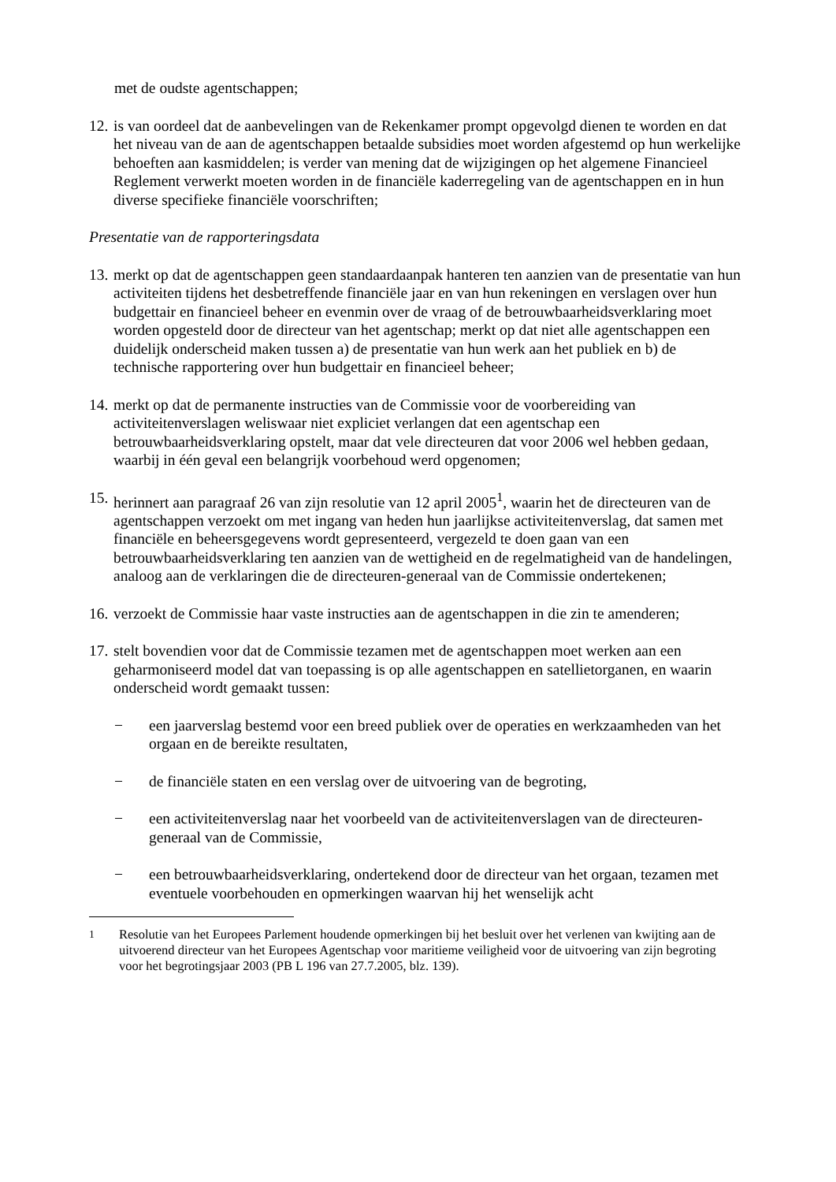met de oudste agentschappen;
12. is van oordeel dat de aanbevelingen van de Rekenkamer prompt opgevolgd dienen te worden en dat het niveau van de aan de agentschappen betaalde subsidies moet worden afgestemd op hun werkelijke behoeften aan kasmiddelen; is verder van mening dat de wijzigingen op het algemene Financieel Reglement verwerkt moeten worden in de financiële kaderregeling van de agentschappen en in hun diverse specifieke financiële voorschriften;
Presentatie van de rapporteringsdata
13. merkt op dat de agentschappen geen standaardaanpak hanteren ten aanzien van de presentatie van hun activiteiten tijdens het desbetreffende financiële jaar en van hun rekeningen en verslagen over hun budgettair en financieel beheer en evenmin over de vraag of de betrouwbaarheidsverklaring moet worden opgesteld door de directeur van het agentschap; merkt op dat niet alle agentschappen een duidelijk onderscheid maken tussen a) de presentatie van hun werk aan het publiek en b) de technische rapportering over hun budgettair en financieel beheer;
14. merkt op dat de permanente instructies van de Commissie voor de voorbereiding van activiteitenverslagen weliswaar niet expliciet verlangen dat een agentschap een betrouwbaarheidsverklaring opstelt, maar dat vele directeuren dat voor 2006 wel hebben gedaan, waarbij in één geval een belangrijk voorbehoud werd opgenomen;
15. herinnert aan paragraaf 26 van zijn resolutie van 12 april 2005<sup>1</sup>, waarin het de directeuren van de agentschappen verzoekt om met ingang van heden hun jaarlijkse activiteitenverslag, dat samen met financiële en beheersgegevens wordt gepresenteerd, vergezeld te doen gaan van een betrouwbaarheidsverklaring ten aanzien van de wettigheid en de regelmatigheid van de handelingen, analoog aan de verklaringen die de directeuren-generaal van de Commissie ondertekenen;
16. verzoekt de Commissie haar vaste instructies aan de agentschappen in die zin te amenderen;
17. stelt bovendien voor dat de Commissie tezamen met de agentschappen moet werken aan een geharmoniseerd model dat van toepassing is op alle agentschappen en satellietorganen, en waarin onderscheid wordt gemaakt tussen:
− een jaarverslag bestemd voor een breed publiek over de operaties en werkzaamheden van het orgaan en de bereikte resultaten,
− de financiële staten en een verslag over de uitvoering van de begroting,
− een activiteitenverslag naar het voorbeeld van de activiteitenverslagen van de directeuren-generaal van de Commissie,
− een betrouwbaarheidsverklaring, ondertekend door de directeur van het orgaan, tezamen met eventuele voorbehouden en opmerkingen waarvan hij het wenselijk acht
<sup>1</sup> Resolutie van het Europees Parlement houdende opmerkingen bij het besluit over het verlenen van kwijting aan de uitvoerend directeur van het Europees Agentschap voor maritieme veiligheid voor de uitvoering van zijn begroting voor het begrotingsjaar 2003 (PB L 196 van 27.7.2005, blz. 139).